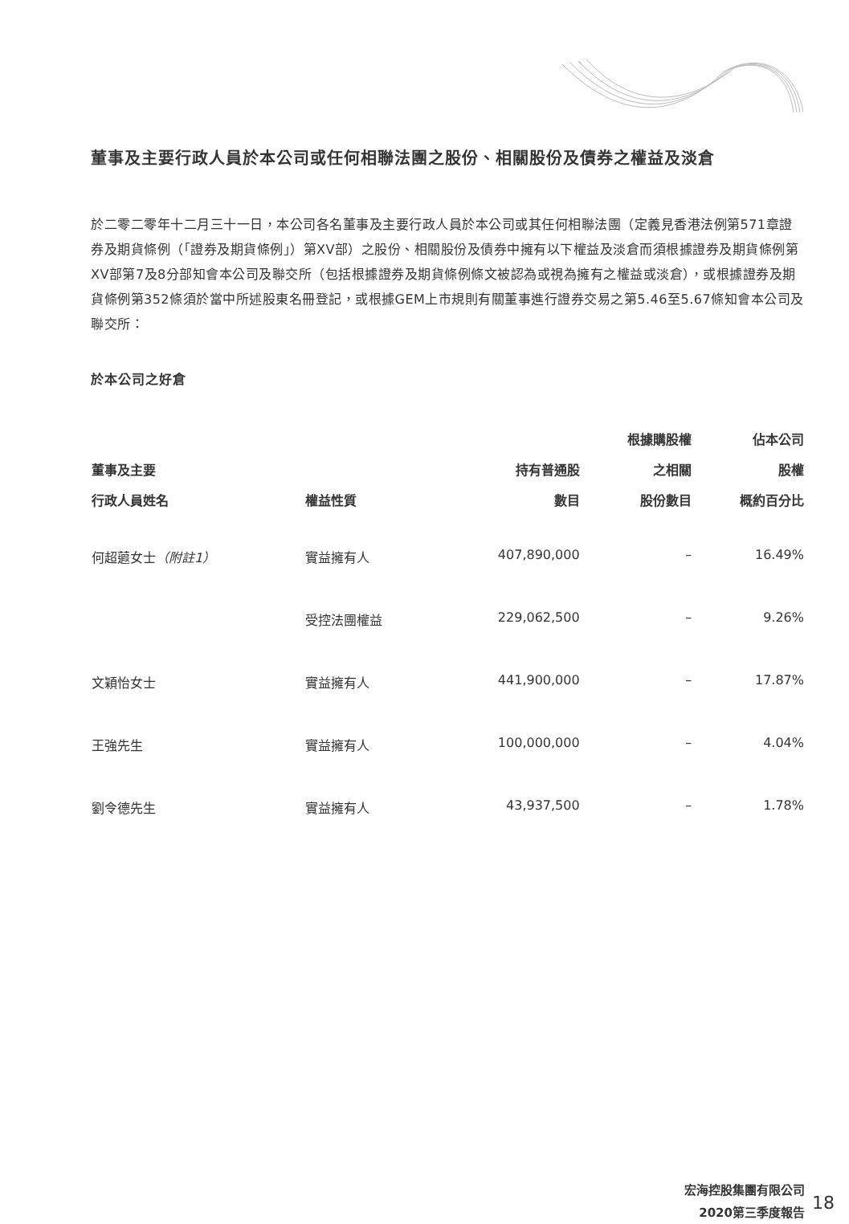董事及主要行政人員於本公司或任何相聯法團之股份、相關股份及債券之權益及淡倉
於二零二零年十二月三十一日，本公司各名董事及主要行政人員於本公司或其任何相聯法團（定義見香港法例第571章證券及期貨條例（「證券及期貨條例」）第XV部）之股份、相關股份及債券中擁有以下權益及淡倉而須根據證券及期貨條例第XV部第7及8分部知會本公司及聯交所（包括根據證券及期貨條例條文被認為或視為擁有之權益或淡倉），或根據證券及期貨條例第352條須於當中所述股東名冊登記，或根據GEM上市規則有關董事進行證券交易之第5.46至5.67條知會本公司及聯交所：
於本公司之好倉
| 董事及主要 行政人員姓名 | 權益性質 | 持有普通股 數目 | 根據購股權 之相關 股份數目 | 佔本公司 股權 概約百分比 |
| --- | --- | --- | --- | --- |
| 何超蕸女士 （附註1） | 實益擁有人 | 407,890,000 | – | 16.49% |
| | 受控法團權益 | 229,062,500 | – | 9.26% |
| 文穎怡女士 | 實益擁有人 | 441,900,000 | – | 17.87% |
| 王強先生 | 實益擁有人 | 100,000,000 | – | 4.04% |
| 劉令德先生 | 實益擁有人 | 43,937,500 | – | 1.78% |
宏海控股集團有限公司
2020第三季度報告
18